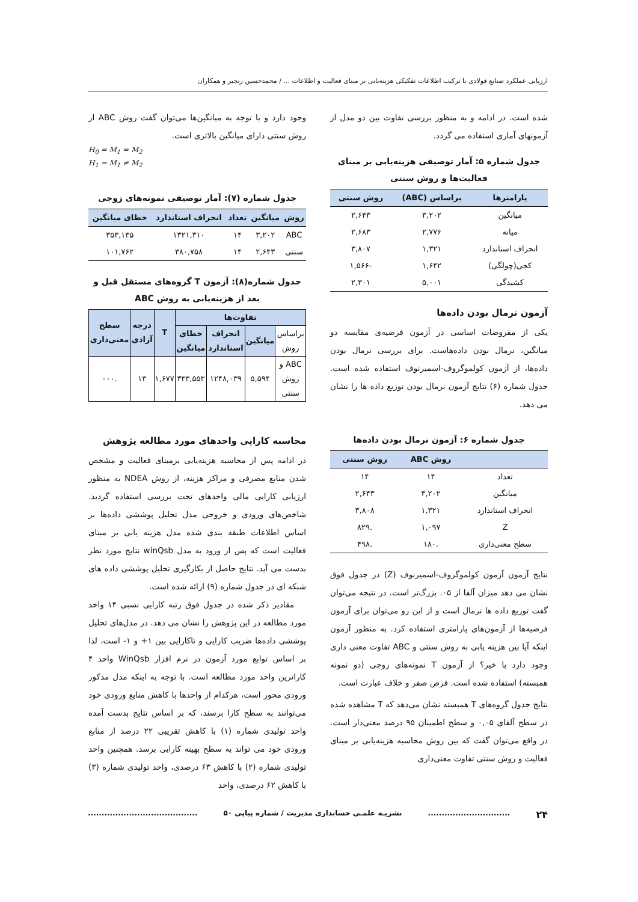ارزیابی عملکرد صنایع فولادی با ترکیب اطلاعات تفکیکی هزینه‌یابی بر مبنای فعالیت و اطلاعات ... / محمدحسین رنجبر و همکاران
شده است. در ادامه و به منظور بررسی تفاوت بین دو مدل از آزمونهای آماری استفاده می گردد.
جدول شماره ۵: آمار توصیفی هزینه‌یابی بر مبنای فعالیت‌ها و روش سنتی
| پارامترها | براساس (ABC) | روش سنتی |
| --- | --- | --- |
| میانگین | ۳,۲۰۲ | ۲,۶۴۳ |
| میانه | ۲,۷۷۶ | ۲,۶۸۳ |
| انحراف استاندارد | ۱,۳۲۱ | ۳,۸۰۷ |
| کجی(چولگی) | ۱,۶۴۲ | -۱,۵۶۶ |
| کشیدگی | ۵,۰۰۱ | ۲,۳۰۱ |
آزمون نرمال بودن داده‌ها
یکی از مفروضات اساسی در آزمون فرضیه‌ی مقایسه دو میانگین، نرمال بودن داده‌هاست. برای بررسی نرمال بودن داده‌ها، از آزمون کولموگروف-اسمیرنوف استفاده شده است. جدول شماره (۶) نتایج آزمون نرمال بودن توزیع داده ها را نشان می دهد.
جدول شماره ۶: آزمون نرمال بودن داده‌ها
| | روش ABC | روش سنتی |
| --- | --- | --- |
| تعداد | ۱۴ | ۱۴ |
| میانگین | ۳,۲۰۲ | ۲,۶۴۳ |
| انحراف استاندارد | ۱,۳۲۱ | ۳,۸۰۸ |
| Z | ۱,۰۹۷ | .۸۲۹ |
| سطح معنی‌داری | .۱۸۰ | .۴۹۸ |
نتایج آزمون آزمون کولموگروف-اسمیرنوف (Z) در جدول فوق نشان می دهد میزان آلفا از ۰۵. بزرگ‌تر است. در نتیجه می‌توان گفت توزیع داده ها نرمال است و از این رو می‌توان برای آزمون فرضیه‌ها از آزمون‌های پارامتری استفاده کرد. به منظور آزمون اینکه آیا بین هزینه یابی به روش سنتی و ABC تفاوت معنی داری وجود دارد یا خیر؟ از آزمون T نمونه‌های زوجی (دو نمونه همبسته) استفاده شده است. فرض صفر و خلاف عبارت است.
نتایج جدول گروه‌های T همبسته نشان می‌دهد که T مشاهده شده در سطح آلفای ۰,۰۵ و سطح اطمینان ۹۵ درصد معنی‌دار است. در واقع می‌توان گفت که بین روش محاسبه هزینه‌یابی بر مبنای فعالیت و روش سنتی تفاوت معنی‌داری
وجود دارد و با توجه به میانگین‌ها می‌توان گفت روش ABC از روش سنتی دارای میانگین بالاتری است.
H<sub>0</sub> = M<sub>1</sub> = M<sub>2</sub>
H<sub>1</sub> = M<sub>1</sub> ≠ M<sub>2</sub>
جدول شماره (۷): آمار توصیفی نمونه‌های زوجی
| روش | میانگین | تعداد | انحراف استاندارد | خطای میانگین |
| --- | --- | --- | --- | --- |
| ABC | ۳,۲۰۲ | ۱۴ | ۱۳۲۱,۳۱۰ | ۳۵۳,۱۳۵ |
| سنتی | ۲,۶۴۳ | ۱۴ | ۳۸۰,۷۵۸ | ۱۰۱,۷۶۲ |
جدول شماره(۸): آزمون T گروه‌های مستقل قبل و بعد از هزینه‌یابی به روش ABC
| تفاوت‌ها | | | | T | درجه آزادی | سطح معنی‌داری |
| --- | --- | --- | --- | --- | --- | --- |
| براساس روش | میانگین | انحراف استاندارد | خطای میانگین | | | |
| ABC و روش سنتی | ۵,۵۹۴ | ۱۲۴۸,۰۳۹ | ۳۳۳,۵۵۳ | ۱,۶۷۷ | ۱۳ | .۰۰۰ |
محاسبه کارایی واحدهای مورد مطالعه پژوهش
در ادامه پس از محاسبه هزینه‌یابی برمبنای فعالیت و مشخص شدن منابع مصرفی و مراکز هزینه، از روش NDEA به منظور ارزیابی کارایی مالی واحدهای تحت بررسی استفاده گردید. شاخص‌های ورودی و خروجی مدل تحلیل پوششی داده‌ها بر اساس اطلاعات طبقه بندی شده مدل هزینه یابی بر مبنای فعالیت است که پس از ورود به مدل winQsb نتایج مورد نظر بدست می آید. نتایج حاصل از بکارگیری تحلیل پوششی داده های شبکه ای در جدول شماره (۹) ارائه شده است.
مقادیر ذکر شده در جدول فوق رتبه کارایی نسبی ۱۴ واحد مورد مطالعه در این پژوهش را نشان می دهد. در مدل‌های تحلیل پوششی داده‌ها ضریب کارایی و ناکارایی بین ۱+ و ۱- است، لذا بر اساس توابع مورد آزمون در نرم افزار WinQsb واحد ۴ کاراترین واحد مورد مطالعه است. با توجه به اینکه مدل مذکور ورودی محور است، هرکدام از واحدها با کاهش منابع ورودی خود می‌توانند به سطح کارا برسند، که بر اساس نتایج بدست آمده واحد تولیدی شماره (۱) با کاهش تقریبی ۲۲ درصد از منابع ورودی خود می تواند به سطح بهینه کارایی برسد. همچنین واحد تولیدی شماره (۲) با کاهش ۶۳ درصدی، واحد تولیدی شماره (۳) با کاهش ۶۲ درصدی، واحد
۲۴.............................. نشریـه علمـی حسابداری مدیریت / شماره پیاپی ۵۰........................................